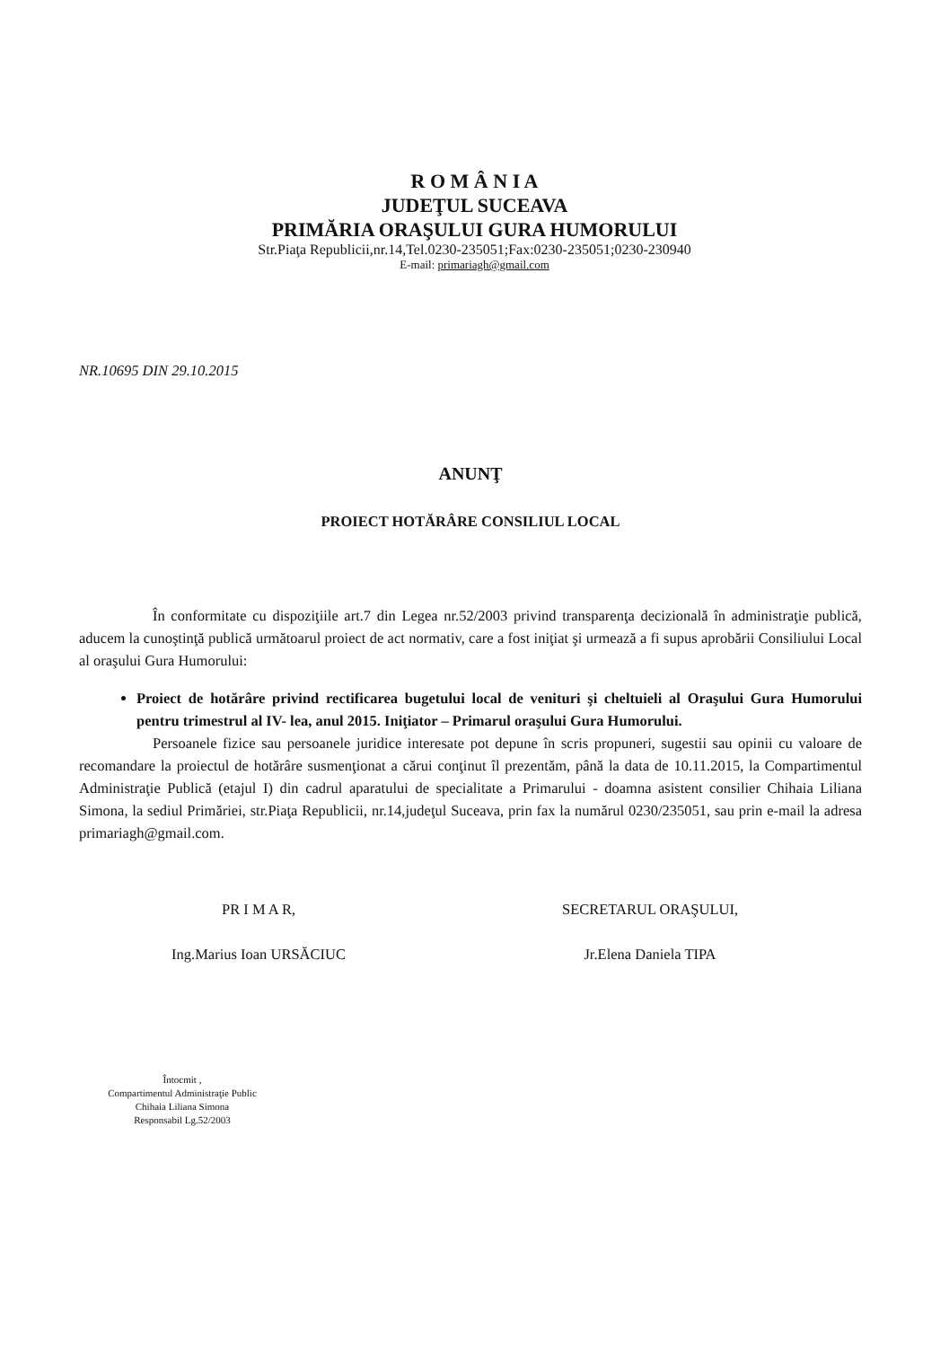R O M Â N I A
JUDEŢUL SUCEAVA
PRIMĂRIA ORAŞULUI GURA HUMORULUI
Str.Piaţa Republicii,nr.14,Tel.0230-235051;Fax:0230-235051;0230-230940
E-mail: primariagh@gmail.com
NR.10695 DIN 29.10.2015
ANUNŢ
PROIECT HOTĂRÂRE CONSILIUL LOCAL
În conformitate cu dispoziţiile art.7 din Legea nr.52/2003 privind transparenţa decizională în administraţie publică, aducem la cunoştinţă publică următoarul proiect de act normativ, care a fost iniţiat şi urmează a fi supus aprobării Consiliului Local al oraşului Gura Humorului:
Proiect de hotărâre privind rectificarea bugetului local de venituri şi cheltuieli al Oraşului Gura Humorului pentru trimestrul al IV- lea, anul 2015. Iniţiator – Primarul oraşului Gura Humorului.
Persoanele fizice sau persoanele juridice interesate pot depune în scris propuneri, sugestii sau opinii cu valoare de recomandare la proiectul de hotărâre susmenţionat a cărui conţinut îl prezentăm, până la data de 10.11.2015, la Compartimentul Administraţie Publică (etajul I) din cadrul aparatului de specialitate a Primarului - doamna asistent consilier Chihaia Liliana Simona, la sediul Primăriei, str.Piaţa Republicii, nr.14,judeţul Suceava, prin fax la numărul 0230/235051, sau prin e-mail la adresa primariagh@gmail.com.
PR I M A R,
Ing.Marius Ioan URSĂCIUC
SECRETARUL ORAŞULUI,
Jr.Elena Daniela TIPA
Întocmit ,
Compartimentul Administraţie Public
Chihaia Liliana Simona
Responsabil Lg.52/2003